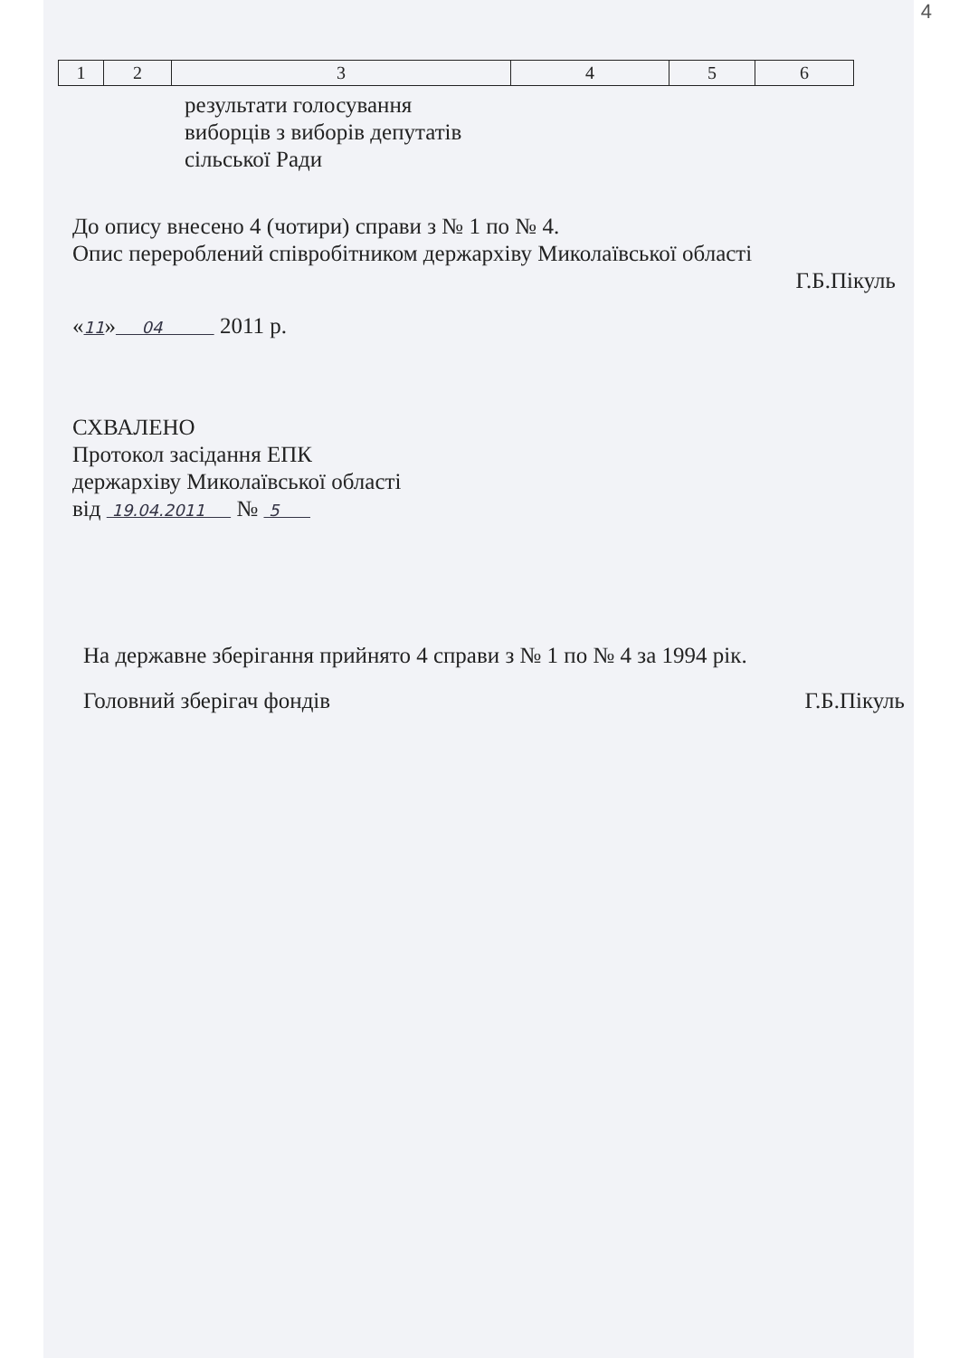4
| 1 | 2 | 3 | 4 | 5 | 6 |
результати голосування
виборців з виборів депутатів
сільської Ради
До опису внесено 4 (чотири) справи з № 1 по № 4.
Опис перероблений співробітником держархіву Миколаївської області
Г.Б.Пікуль
«11» 04 2011 р.
СХВАЛЕНО
Протокол засідання ЕПК
держархіву Миколаївської області
від 19.04.2011 № 5
На державне зберігання прийнято 4 справи з № 1 по № 4 за 1994 рік.
Головний зберігач фондів Г.Б.Пікуль